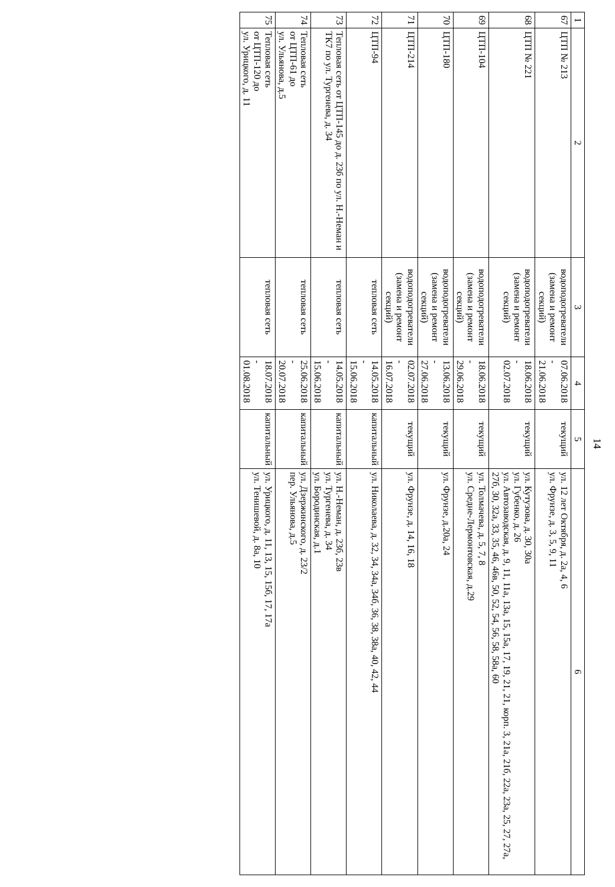14
| 1 | 2 | 3 | 4 | 5 | 6 |
| --- | --- | --- | --- | --- | --- |
| 67 | ЦТП № 213 | водоподогреватели (замена и ремонт секций) | 07.06.2018 - 21.06.2018 | текущий | ул. 12 лет Октября, д. 2а, 4, 6 ул. Фрунзе, д. 3, 5, 9, 11 |
| 68 | ЦТП № 221 | водоподогреватели (замена и ремонт секций) | 18.06.2018 - 02.07.2018 | текущий | ул. Кутузова, д. 30, 30а ул. Губенко, д. 26 ул. Автозаводская, д. 9, 11, 11а, 13а, 15, 15а, 17, 19, 21, 21, корп. 3, 21а, 21б, 22а, 23а, 25, 27, 27а, 27б, 30, 32а, 33, 35, 46, 46в, 50, 52, 54, 56, 58, 58а, 60 |
| 69 | ЦТП-104 | водоподогреватели (замена и ремонт секций) | 18.06.2018 - 29.06.2018 | текущий | ул. Толмачева, д. 5, 7, 8 ул. Средне-Лермонтовская, д.29 |
| 70 | ЦТП-180 | водоподогреватели (замена и ремонт секций) | 13.06.2018 - 27.06.2018 | текущий | ул. Фрунзе, д.20а, 24 |
| 71 | ЦТП-214 | водоподогреватели (замена и ремонт секций) | 02.07.2018 - 16.07.2018 | текущий | ул. Фрунзе, д. 14, 16, 18 |
| 72 | ЦТП-94 | тепловая сеть | 14.05.2018 - 15.06.2018 | капитальный | ул. Николаева, д. 32, 34, 34а, 34б, 36, 38, 38а, 40, 42, 44 |
| 73 | Тепловая сеть от ЦТП-145 до д. 23б по ул. Н.-Неман и ТК7 по ул. Тургенева, д. 34 | тепловая сеть | 14.05.2018 - 15.06.2018 | капитальный | ул. Н.-Неман, д. 23б, 23в ул. Тургенева, д. 34 ул. Бородинская, д.1 |
| 74 | Тепловая сеть от ЦТП-61 до ул. Ульянова, д.5 | тепловая сеть | 25.06.2018 - 20.07.2018 | капитальный | ул. Дзержинского, д. 23/2 пер. Ульянова, д.5 |
| 75 | Тепловая сеть от ЦТП-120 до ул. Урицкого, д. 11 | тепловая сеть | 18.07.2018 - 01.08.2018 | капитальный | ул. Урицкого, д. 11, 13, 15, 15б, 17, 17а ул. Тенишевой, д. 8а, 10 |